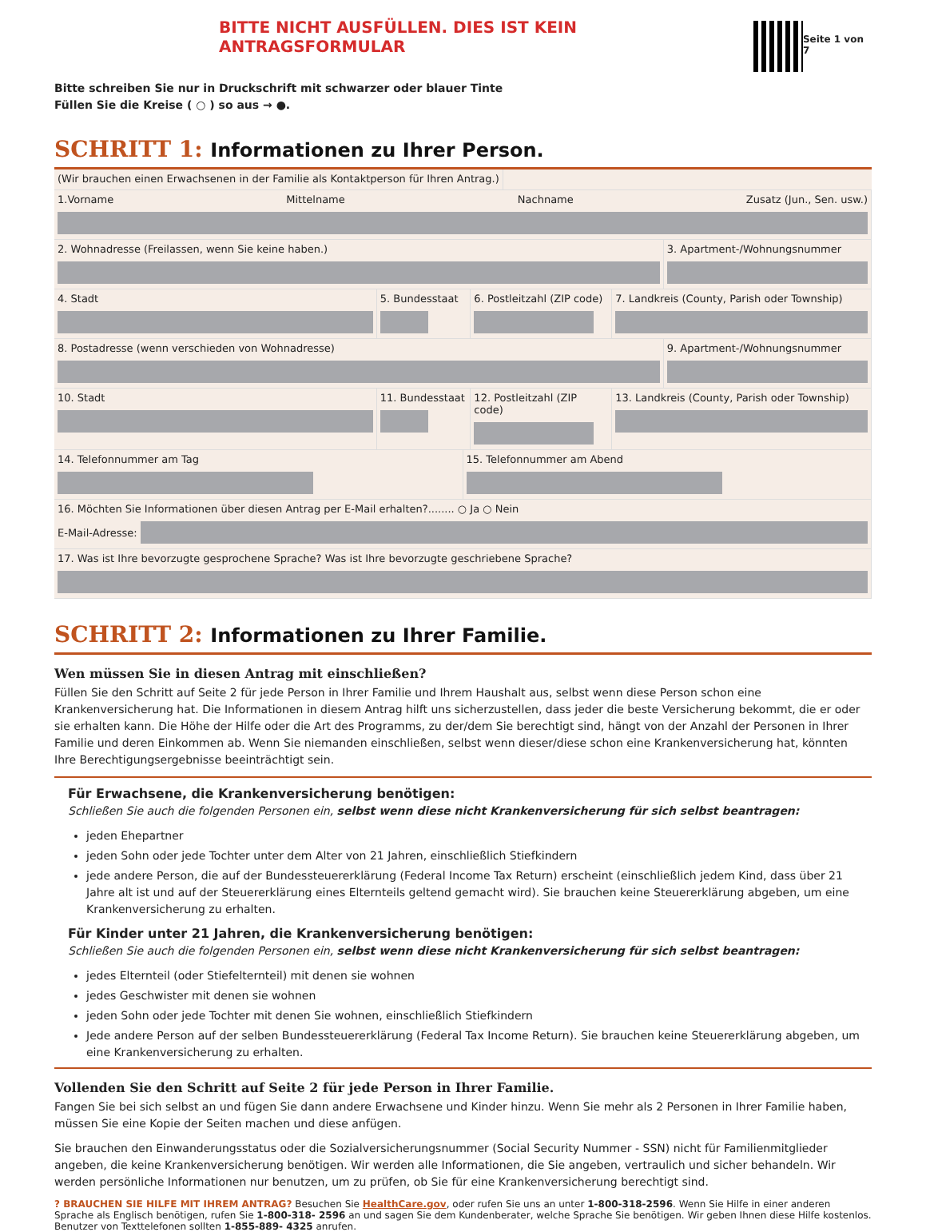BITTE NICHT AUSFÜLLEN. DIES IST KEIN ANTRAGSFORMULAR
Seite 1 von 7
Bitte schreiben Sie nur in Druckschrift mit schwarzer oder blauer Tinte
Füllen Sie die Kreise ( ○ ) so aus → ●.
SCHRITT 1: Informationen zu Ihrer Person.
(Wir brauchen einen Erwachsenen in der Familie als Kontaktperson für Ihren Antrag.)
1.Vorname Mittelname Nachname Zusatz (Jun., Sen. usw.)
2. Wohnadresse (Freilassen, wenn Sie keine haben.)
3. Apartment-/Wohnungsnummer
4. Stadt 5. Bundesstaat 6. Postleitzahl (ZIP code) 7. Landkreis (County, Parish oder Township)
8. Postadresse (wenn verschieden von Wohnadresse)
9. Apartment-/Wohnungsnummer
10. Stadt 11. Bundesstaat 12. Postleitzahl (ZIP code) 13. Landkreis (County, Parish oder Township)
14. Telefonnummer am Tag 15. Telefonnummer am Abend
16. Möchten Sie Informationen über diesen Antrag per E-Mail erhalten?........ ○ Ja ○ Nein
E-Mail-Adresse:
17. Was ist Ihre bevorzugte gesprochene Sprache? Was ist Ihre bevorzugte geschriebene Sprache?
SCHRITT 2: Informationen zu Ihrer Familie.
Wen müssen Sie in diesen Antrag mit einschließen?
Füllen Sie den Schritt auf Seite 2 für jede Person in Ihrer Familie und Ihrem Haushalt aus, selbst wenn diese Person schon eine Krankenversicherung hat. Die Informationen in diesem Antrag hilft uns sicherzustellen, dass jeder die beste Versicherung bekommt, die er oder sie erhalten kann. Die Höhe der Hilfe oder die Art des Programms, zu der/dem Sie berechtigt sind, hängt von der Anzahl der Personen in Ihrer Familie und deren Einkommen ab. Wenn Sie niemanden einschließen, selbst wenn dieser/diese schon eine Krankenversicherung hat, könnten Ihre Berechtigungsergebnisse beeinträchtigt sein.
Für Erwachsene, die Krankenversicherung benötigen:
Schließen Sie auch die folgenden Personen ein, selbst wenn diese nicht Krankenversicherung für sich selbst beantragen:
jeden Ehepartner
jeden Sohn oder jede Tochter unter dem Alter von 21 Jahren, einschließlich Stiefkindern
jede andere Person, die auf der Bundessteuererklärung (Federal Income Tax Return) erscheint (einschließlich jedem Kind, dass über 21 Jahre alt ist und auf der Steuererklärung eines Elternteils geltend gemacht wird). Sie brauchen keine Steuererklärung abgeben, um eine Krankenversicherung zu erhalten.
Für Kinder unter 21 Jahren, die Krankenversicherung benötigen:
Schließen Sie auch die folgenden Personen ein, selbst wenn diese nicht Krankenversicherung für sich selbst beantragen:
jedes Elternteil (oder Stiefelternteil) mit denen sie wohnen
jedes Geschwister mit denen sie wohnen
jeden Sohn oder jede Tochter mit denen Sie wohnen, einschließlich Stiefkindern
Jede andere Person auf der selben Bundessteuererklärung (Federal Tax Income Return). Sie brauchen keine Steuererklärung abgeben, um eine Krankenversicherung zu erhalten.
Vollenden Sie den Schritt auf Seite 2 für jede Person in Ihrer Familie.
Fangen Sie bei sich selbst an und fügen Sie dann andere Erwachsene und Kinder hinzu. Wenn Sie mehr als 2 Personen in Ihrer Familie haben, müssen Sie eine Kopie der Seiten machen und diese anfügen.
Sie brauchen den Einwanderungsstatus oder die Sozialversicherungsnummer (Social Security Nummer - SSN) nicht für Familienmitglieder angeben, die keine Krankenversicherung benötigen. Wir werden alle Informationen, die Sie angeben, vertraulich und sicher behandeln. Wir werden persönliche Informationen nur benutzen, um zu prüfen, ob Sie für eine Krankenversicherung berechtigt sind.
? BRAUCHEN SIE HILFE MIT IHREM ANTRAG? Besuchen Sie HealthCare.gov, oder rufen Sie uns an unter 1-800-318-2596. Wenn Sie Hilfe in einer anderen Sprache als Englisch benötigen, rufen Sie 1-800-318- 2596 an und sagen Sie dem Kundenberater, welche Sprache Sie benötigen. Wir geben Ihnen diese Hilfe kostenlos. Benutzer von Texttelefonen sollten 1-855-889- 4325 anrufen.